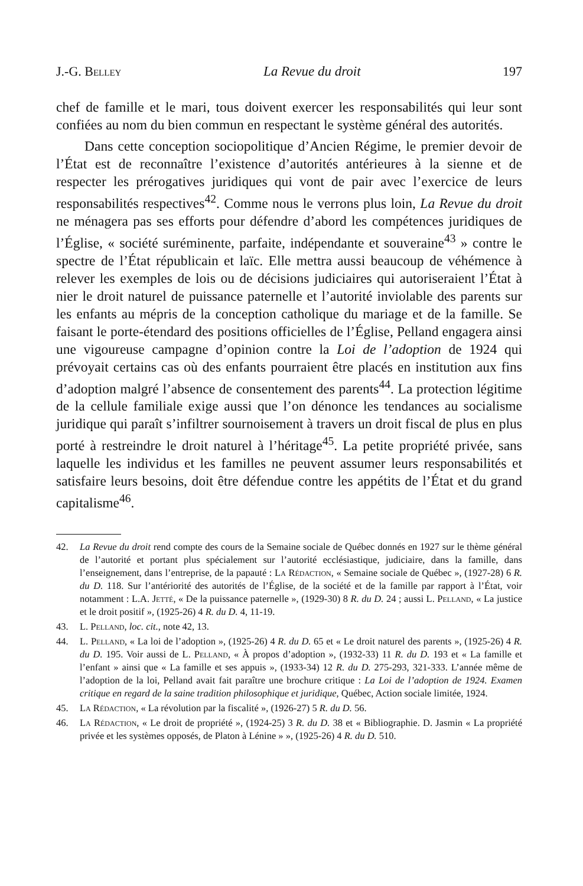J.-G. Belley La Revue du droit 197
chef de famille et le mari, tous doivent exercer les responsabilités qui leur sont confiées au nom du bien commun en respectant le système général des autorités.
Dans cette conception sociopolitique d’Ancien Régime, le premier devoir de l’État est de reconnaître l’existence d’autorités antérieures à la sienne et de respecter les prérogatives juridiques qui vont de pair avec l’exercice de leurs responsabilités respectives<sup>42</sup>. Comme nous le verrons plus loin, La Revue du droit ne ménagera pas ses efforts pour défendre d’abord les compétences juridiques de l’Église, « société suréminente, parfaite, indépendante et souveraine<sup>43</sup> » contre le spectre de l’État républicain et laïc. Elle mettra aussi beaucoup de véhémence à relever les exemples de lois ou de décisions judiciaires qui autoriseraient l’État à nier le droit naturel de puissance paternelle et l’autorité inviolable des parents sur les enfants au mépris de la conception catholique du mariage et de la famille. Se faisant le porte-étendard des positions officielles de l’Église, Pelland engagera ainsi une vigoureuse campagne d’opinion contre la Loi de l’adoption de 1924 qui prévoyait certains cas où des enfants pourraient être placés en institution aux fins d’adoption malgré l’absence de consentement des parents<sup>44</sup>. La protection légitime de la cellule familiale exige aussi que l’on dénonce les tendances au socialisme juridique qui paraît s’infiltrer sournoisement à travers un droit fiscal de plus en plus porté à restreindre le droit naturel à l’héritage<sup>45</sup>. La petite propriété privée, sans laquelle les individus et les familles ne peuvent assumer leurs responsabilités et satisfaire leurs besoins, doit être défendue contre les appétits de l’État et du grand capitalisme<sup>46</sup>.
42. La Revue du droit rend compte des cours de la Semaine sociale de Québec donnés en 1927 sur le thème général de l’autorité et portant plus spécialement sur l’autorité ecclésiastique, judiciaire, dans la famille, dans l’enseignement, dans l’entreprise, de la papauté : La Rédaction, « Semaine sociale de Québec », (1927-28) 6 R. du D. 118. Sur l’antériorité des autorités de l’Église, de la société et de la famille par rapport à l’État, voir notamment : L.A. Jetté, « De la puissance paternelle », (1929-30) 8 R. du D. 24 ; aussi L. Pelland, « La justice et le droit positif », (1925-26) 4 R. du D. 4, 11-19.
43. L. Pelland, loc. cit., note 42, 13.
44. L. Pelland, « La loi de l’adoption », (1925-26) 4 R. du D. 65 et « Le droit naturel des parents », (1925-26) 4 R. du D. 195. Voir aussi de L. Pelland, « À propos d’adoption », (1932-33) 11 R. du D. 193 et « La famille et l’enfant » ainsi que « La famille et ses appuis », (1933-34) 12 R. du D. 275-293, 321-333. L’année même de l’adoption de la loi, Pelland avait fait paraître une brochure critique : La Loi de l’adoption de 1924. Examen critique en regard de la saine tradition philosophique et juridique, Québec, Action sociale limitée, 1924.
45. La Rédaction, « La révolution par la fiscalité », (1926-27) 5 R. du D. 56.
46. La Rédaction, « Le droit de propriété », (1924-25) 3 R. du D. 38 et « Bibliographie. D. Jasmin « La propriété privée et les systèmes opposés, de Platon à Lénine » », (1925-26) 4 R. du D. 510.